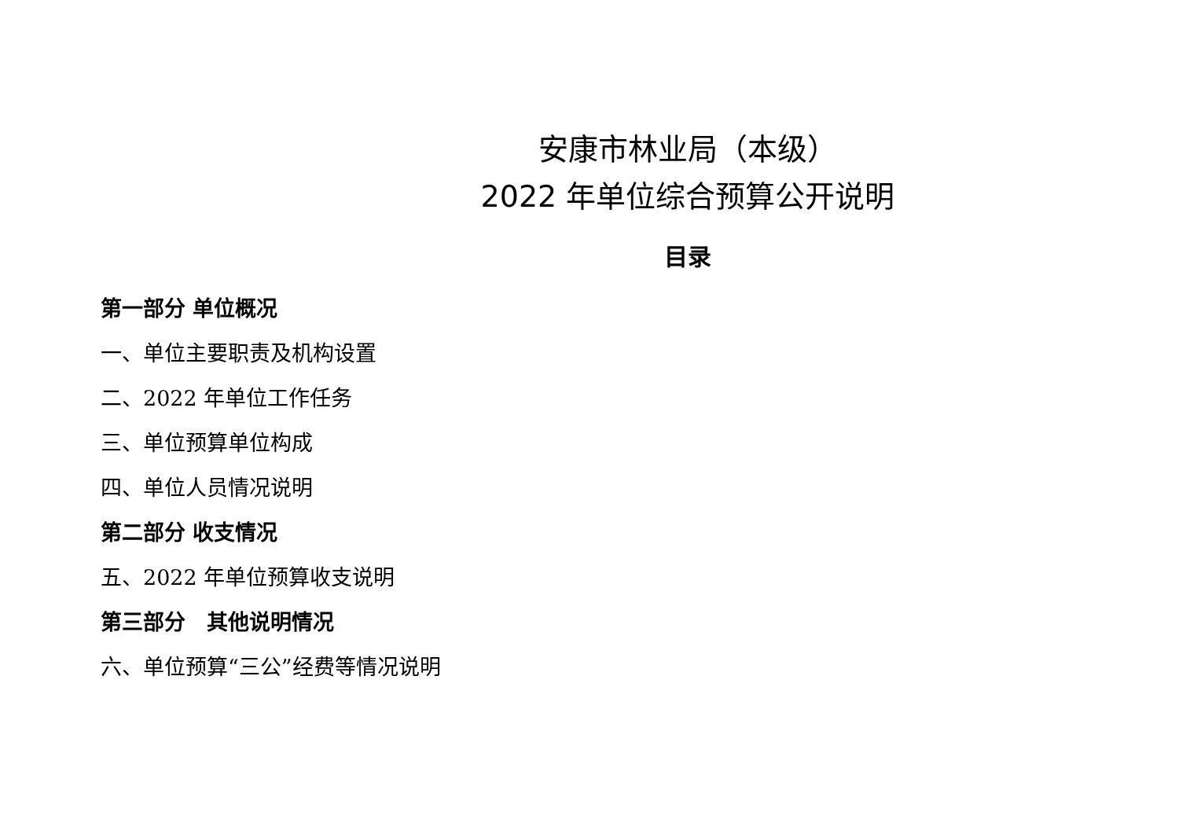安康市林业局（本级）
2022 年单位综合预算公开说明
目录
第一部分 单位概况
一、单位主要职责及机构设置
二、2022 年单位工作任务
三、单位预算单位构成
四、单位人员情况说明
第二部分 收支情况
五、2022 年单位预算收支说明
第三部分　其他说明情况
六、单位预算“三公”经费等情况说明